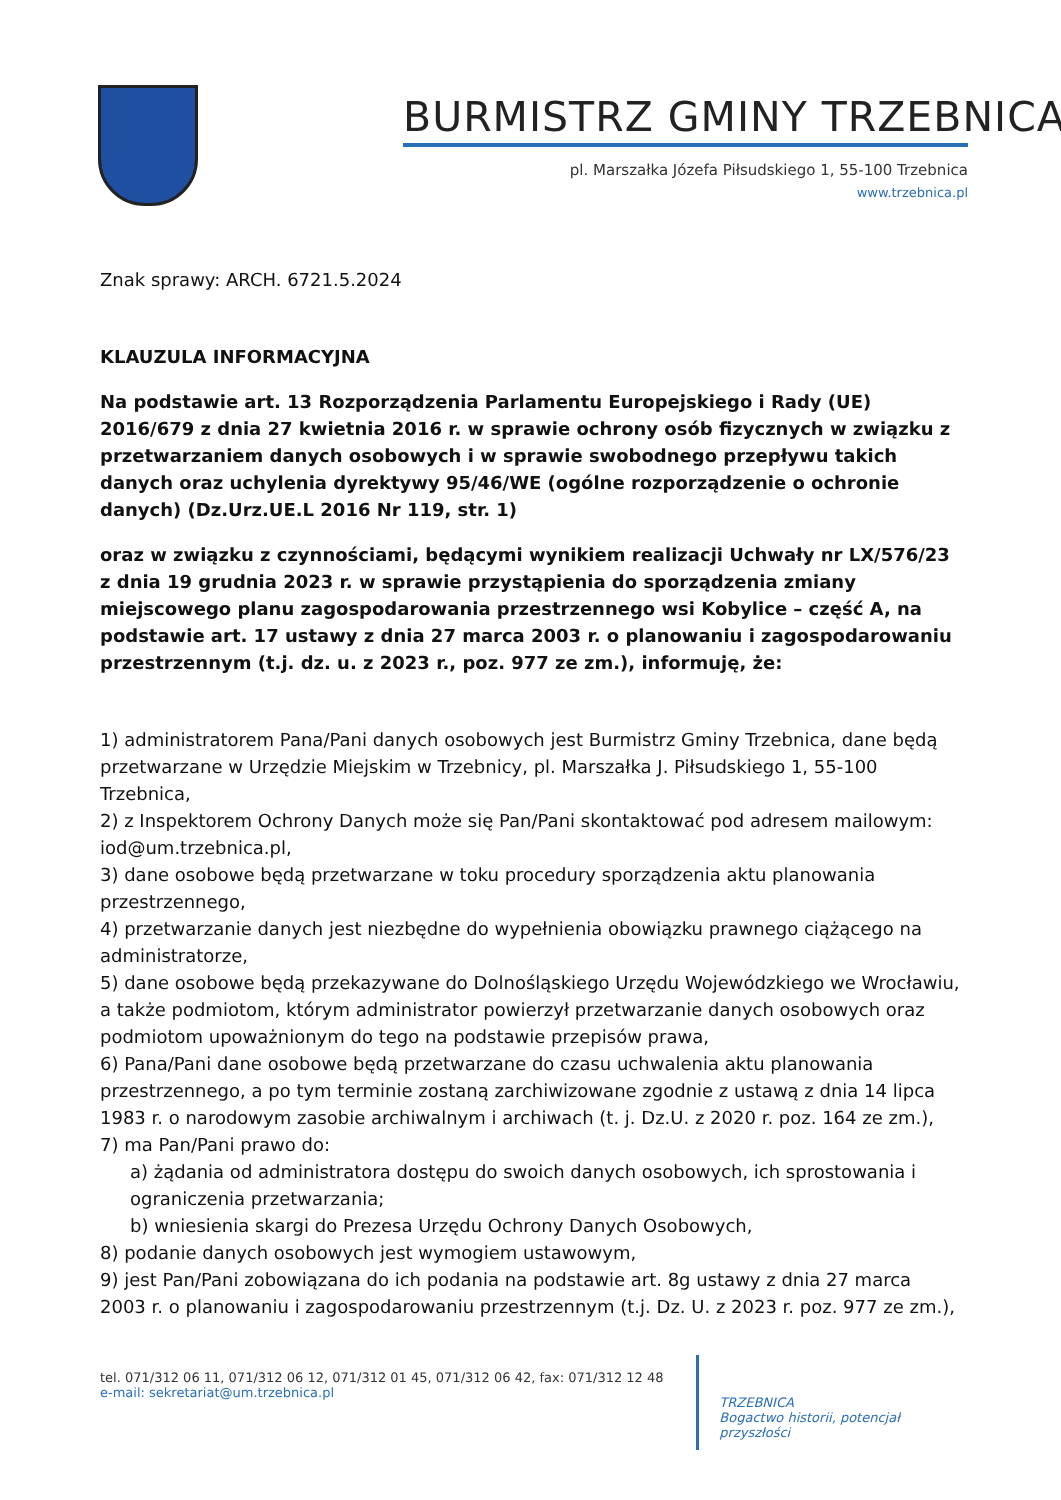BURMISTRZ GMINY TRZEBNICA
pl. Marszałka Józefa Piłsudskiego 1, 55-100 Trzebnica
www.trzebnica.pl
Znak sprawy: ARCH. 6721.5.2024
KLAUZULA INFORMACYJNA
Na podstawie art. 13 Rozporządzenia Parlamentu Europejskiego i Rady (UE) 2016/679 z dnia 27 kwietnia 2016 r. w sprawie ochrony osób fizycznych w związku z przetwarzaniem danych osobowych i w sprawie swobodnego przepływu takich danych oraz uchylenia dyrektywy 95/46/WE (ogólne rozporządzenie o ochronie danych) (Dz.Urz.UE.L 2016 Nr 119, str. 1)
oraz w związku z czynnościami, będącymi wynikiem realizacji Uchwały nr LX/576/23 z dnia 19 grudnia 2023 r. w sprawie przystąpienia do sporządzenia zmiany miejscowego planu zagospodarowania przestrzennego wsi Kobylice – część A, na podstawie art. 17 ustawy z dnia 27 marca 2003 r. o planowaniu i zagospodarowaniu przestrzennym (t.j. dz. u. z 2023 r., poz. 977 ze zm.), informuję, że:
1) administratorem Pana/Pani danych osobowych jest Burmistrz Gminy Trzebnica, dane będą przetwarzane w Urzędzie Miejskim w Trzebnicy, pl. Marszałka J. Piłsudskiego 1, 55-100 Trzebnica,
2) z Inspektorem Ochrony Danych może się Pan/Pani skontaktować pod adresem mailowym: iod@um.trzebnica.pl,
3) dane osobowe będą przetwarzane w toku procedury sporządzenia aktu planowania przestrzennego,
4) przetwarzanie danych jest niezbędne do wypełnienia obowiązku prawnego ciążącego na administratorze,
5) dane osobowe będą przekazywane do Dolnośląskiego Urzędu Wojewódzkiego we Wrocławiu, a także podmiotom, którym administrator powierzył przetwarzanie danych osobowych oraz podmiotom upoważnionym do tego na podstawie przepisów prawa,
6) Pana/Pani dane osobowe będą przetwarzane do czasu uchwalenia aktu planowania przestrzennego, a po tym terminie zostaną zarchiwizowane zgodnie z ustawą z dnia 14 lipca 1983 r. o narodowym zasobie archiwalnym i archiwach (t. j. Dz.U. z 2020 r. poz. 164 ze zm.),
7) ma Pan/Pani prawo do:
a) żądania od administratora dostępu do swoich danych osobowych, ich sprostowania i ograniczenia przetwarzania;
b) wniesienia skargi do Prezesa Urzędu Ochrony Danych Osobowych,
8) podanie danych osobowych jest wymogiem ustawowym,
9) jest Pan/Pani zobowiązana do ich podania na podstawie art. 8g ustawy z dnia 27 marca 2003 r. o planowaniu i zagospodarowaniu przestrzennym (t.j. Dz. U. z 2023 r. poz. 977 ze zm.),
tel. 071/312 06 11, 071/312 06 12, 071/312 01 45, 071/312 06 42, fax: 071/312 12 48
e-mail: sekretariat@um.trzebnica.pl
TRZEBNICA
Bogactwo historii, potencjał przyszłości